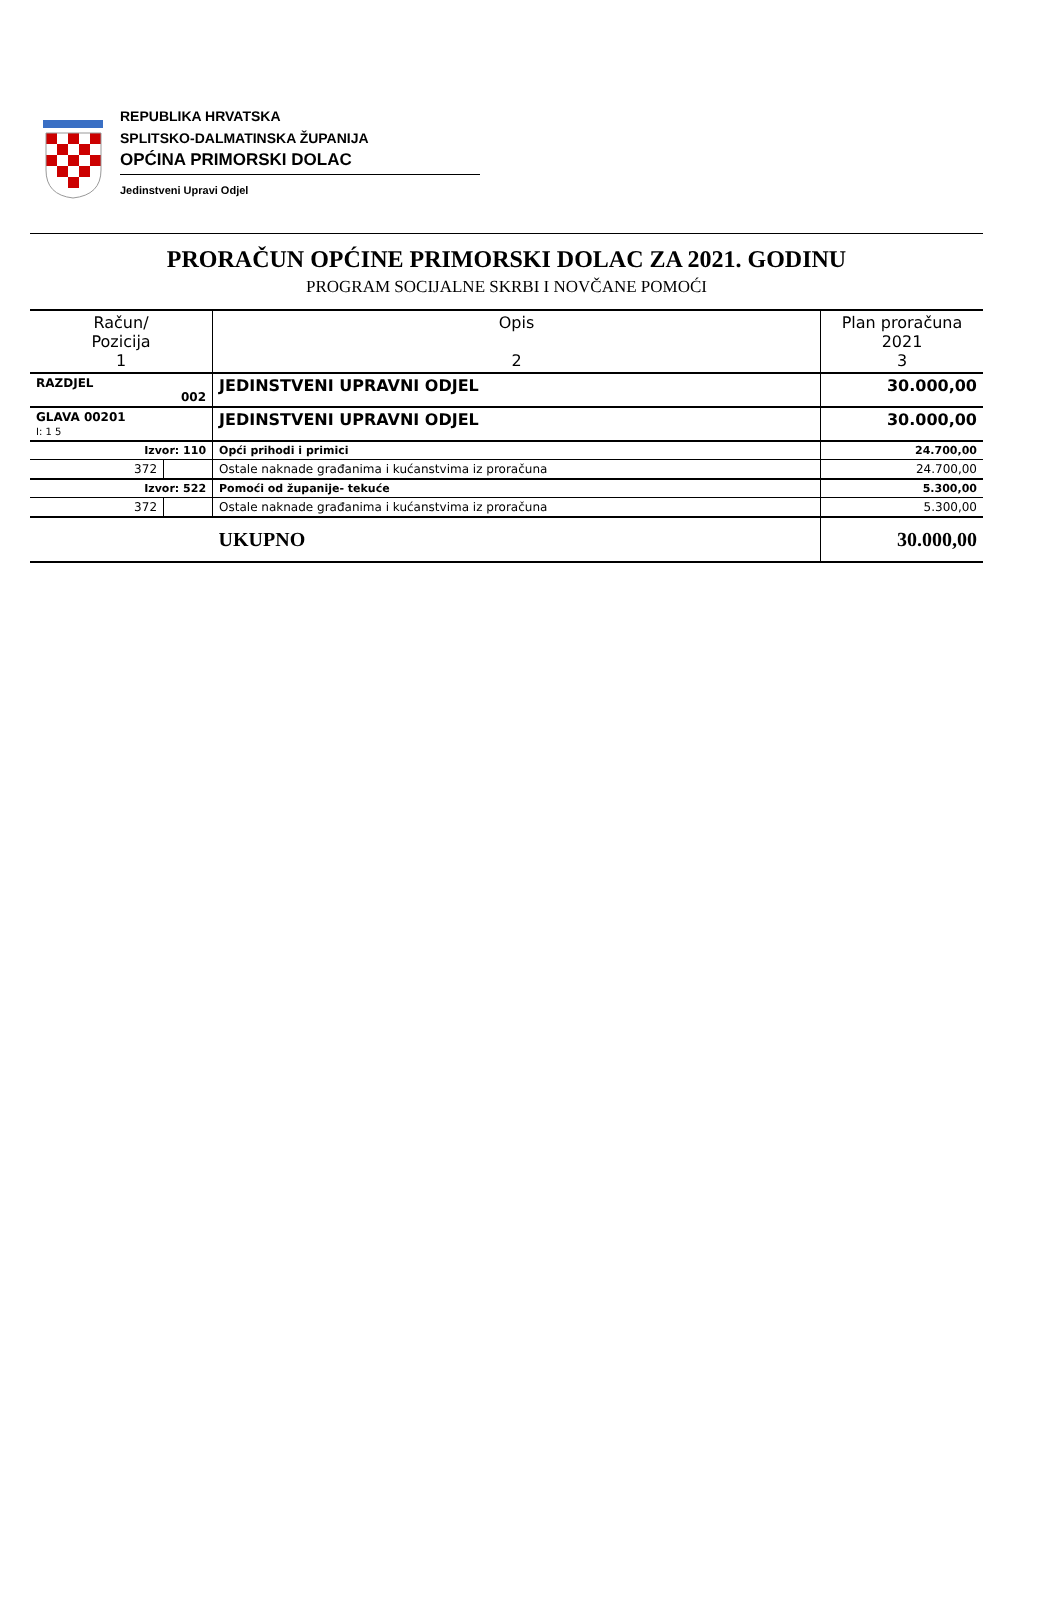REPUBLIKA HRVATSKA
SPLITSKO-DALMATINSKA ŽUPANIJA
OPĆINA PRIMORSKI DOLAC
Jedinstveni Upravi Odjel
PRORAČUN OPĆINE PRIMORSKI DOLAC ZA 2021. GODINU
PROGRAM SOCIJALNE SKRBI I NOVČANE POMOĆI
| Račun/ Pozicija 1 | | Opis 2 | Plan proračuna 2021 3 |
| --- | --- | --- | --- |
| RAZDJEL 002 | | JEDINSTVENI UPRAVNI ODJEL | 30.000,00 |
| GLAVA 00201 I: 1 5 | | JEDINSTVENI UPRAVNI ODJEL | 30.000,00 |
| Izvor: 110 | | Opći prihodi i primici | 24.700,00 |
| 372 | | Ostale naknade građanima i kućanstvima iz proračuna | 24.700,00 |
| Izvor: 522 | | Pomoći od županije- tekuće | 5.300,00 |
| 372 | | Ostale naknade građanima i kućanstvima iz proračuna | 5.300,00 |
| | | UKUPNO | 30.000,00 |